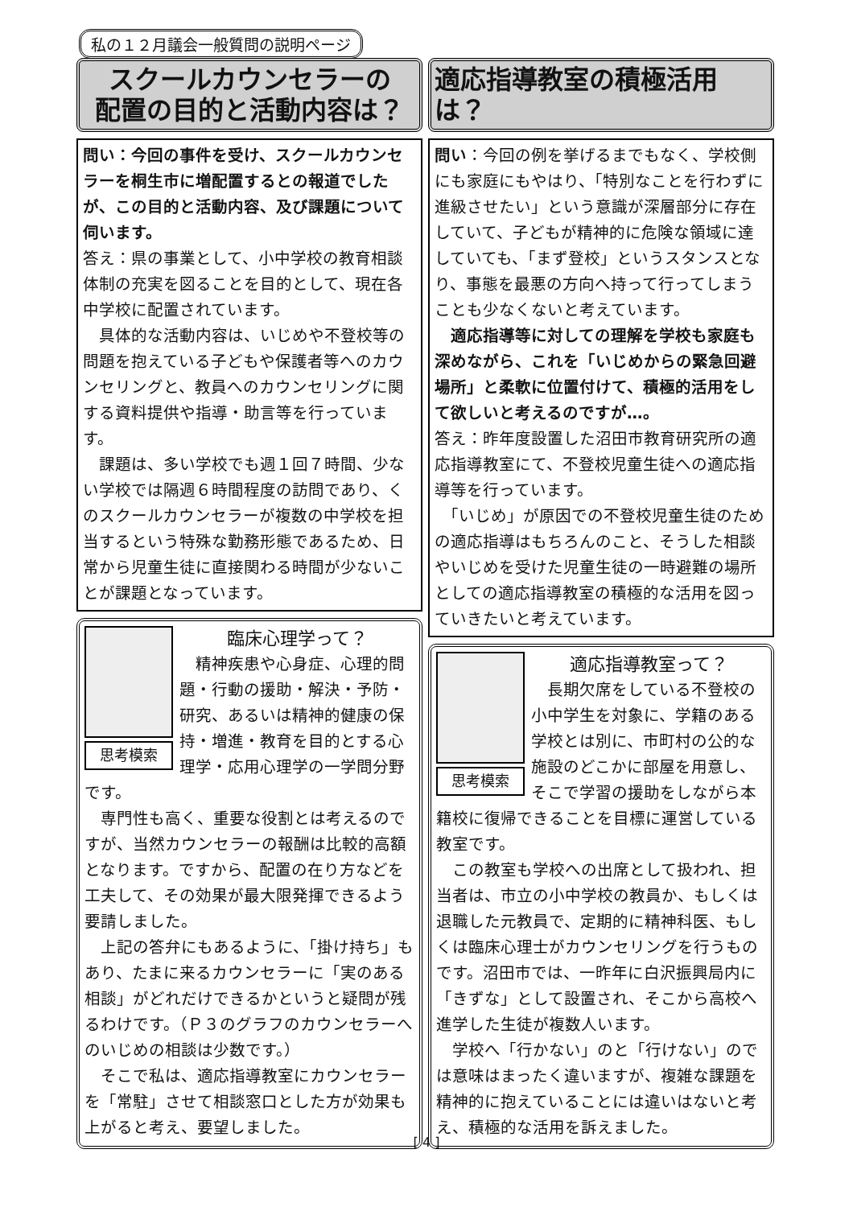私の１２月議会一般質問の説明ページ
スクールカウンセラーの
配置の目的と活動内容は？
問い：今回の事件を受け、スクールカウンセラーを桐生市に増配置するとの報道でしたが、この目的と活動内容、及び課題について伺います。
答え：県の事業として、小中学校の教育相談体制の充実を図ることを目的として、現在各中学校に配置されています。
　具体的な活動内容は、いじめや不登校等の問題を抱えている子どもや保護者等へのカウンセリングと、教員へのカウンセリングに関する資料提供や指導・助言等を行っています。
　課題は、多い学校でも週１回７時間、少ない学校では隔週６時間程度の訪問であり、くのスクールカウンセラーが複数の中学校を担当するという特殊な勤務形態であるため、日常から児童生徒に直接関わる時間が少ないことが課題となっています。
思考模索
臨床心理学って？
　精神疾患や心身症、心理的問題・行動の援助・解決・予防・研究、あるいは精神的健康の保持・増進・教育を目的とする心理学・応用心理学の一学問分野です。
　専門性も高く、重要な役割とは考えるのですが、当然カウンセラーの報酬は比較的高額となります。ですから、配置の在り方などを工夫して、その効果が最大限発揮できるよう要請しました。
　上記の答弁にもあるように、「掛け持ち」もあり、たまに来るカウンセラーに「実のある相談」がどれだけできるかというと疑問が残るわけです。（Ｐ３のグラフのカウンセラーへのいじめの相談は少数です。）
　そこで私は、適応指導教室にカウンセラーを「常駐」させて相談窓口とした方が効果も上がると考え、要望しました。
適応指導教室の積極活用は？
問い：今回の例を挙げるまでもなく、学校側にも家庭にもやはり、「特別なことを行わずに進級させたい」という意識が深層部分に存在していて、子どもが精神的に危険な領域に達していても、「まず登校」というスタンスとなり、事態を最悪の方向へ持って行ってしまうことも少なくないと考えています。
　適応指導等に対しての理解を学校も家庭も深めながら、これを「いじめからの緊急回避場所」と柔軟に位置付けて、積極的活用をして欲しいと考えるのですが…。
答え：昨年度設置した沼田市教育研究所の適応指導教室にて、不登校児童生徒への適応指導等を行っています。
　「いじめ」が原因での不登校児童生徒のための適応指導はもちろんのこと、そうした相談やいじめを受けた児童生徒の一時避難の場所としての適応指導教室の積極的な活用を図っていきたいと考えています。
思考模索
適応指導教室って？
　長期欠席をしている不登校の小中学生を対象に、学籍のある学校とは別に、市町村の公的な施設のどこかに部屋を用意し、そこで学習の援助をしながら本籍校に復帰できることを目標に運営している教室です。
　この教室も学校への出席として扱われ、担当者は、市立の小中学校の教員か、もしくは退職した元教員で、定期的に精神科医、もしくは臨床心理士がカウンセリングを行うものです。沼田市では、一昨年に白沢振興局内に「きずな」として設置され、そこから高校へ進学した生徒が複数人います。
　学校へ「行かない」のと「行けない」のでは意味はまったく違いますが、複雑な課題を精神的に抱えていることには違いはないと考え、積極的な活用を訴えました。
[ 4 ]